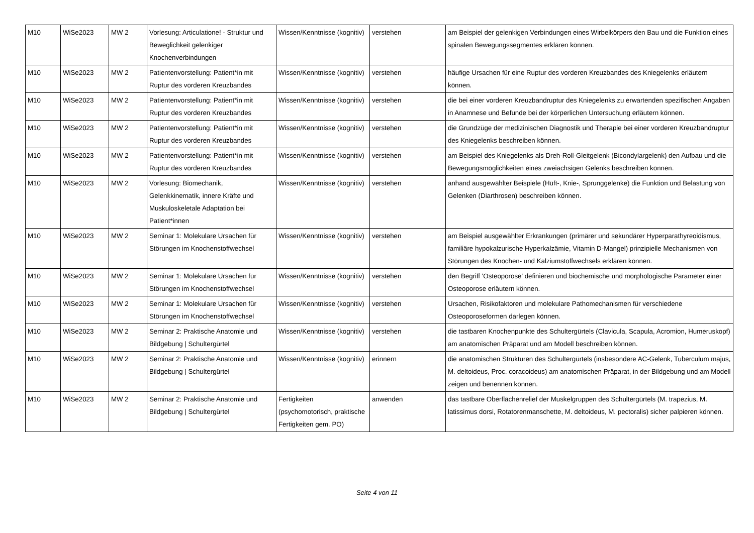| M10 | WiSe2023 | MW 2 | Vorlesung: Articulatione! - Struktur und Beweglichkeit gelenkiger Knochenverbindungen | Wissen/Kenntnisse (kognitiv) | verstehen | am Beispiel der gelenkigen Verbindungen eines Wirbelkörpers den Bau und die Funktion eines spinalen Bewegungssegmentes erklären können. |
| M10 | WiSe2023 | MW 2 | Patientenvorstellung: Patient*in mit Ruptur des vorderen Kreuzbandes | Wissen/Kenntnisse (kognitiv) | verstehen | häufige Ursachen für eine Ruptur des vorderen Kreuzbandes des Kniegelenks erläutern können. |
| M10 | WiSe2023 | MW 2 | Patientenvorstellung: Patient*in mit Ruptur des vorderen Kreuzbandes | Wissen/Kenntnisse (kognitiv) | verstehen | die bei einer vorderen Kreuzbandruptur des Kniegelenks zu erwartenden spezifischen Angaben in Anamnese und Befunde bei der körperlichen Untersuchung erläutern können. |
| M10 | WiSe2023 | MW 2 | Patientenvorstellung: Patient*in mit Ruptur des vorderen Kreuzbandes | Wissen/Kenntnisse (kognitiv) | verstehen | die Grundzüge der medizinischen Diagnostik und Therapie bei einer vorderen Kreuzbandruptur des Kniegelenks beschreiben können. |
| M10 | WiSe2023 | MW 2 | Patientenvorstellung: Patient*in mit Ruptur des vorderen Kreuzbandes | Wissen/Kenntnisse (kognitiv) | verstehen | am Beispiel des Kniegelenks als Dreh-Roll-Gleitgelenk (Bicondylargelenk) den Aufbau und die Bewegungsmöglichkeiten eines zweiachsigen Gelenks beschreiben können. |
| M10 | WiSe2023 | MW 2 | Vorlesung: Biomechanik, Gelenkkinematik, innere Kräfte und Muskuloskeletale Adaptation bei Patient*innen | Wissen/Kenntnisse (kognitiv) | verstehen | anhand ausgewählter Beispiele (Hüft-, Knie-, Sprunggelenke) die Funktion und Belastung von Gelenken (Diarthrosen) beschreiben können. |
| M10 | WiSe2023 | MW 2 | Seminar 1: Molekulare Ursachen für Störungen im Knochenstoffwechsel | Wissen/Kenntnisse (kognitiv) | verstehen | am Beispiel ausgewählter Erkrankungen (primärer und sekundärer Hyperparathyreoidismus, familiäre hypokalzurische Hyperkalzämie, Vitamin D-Mangel) prinzipielle Mechanismen von Störungen des Knochen- und Kalziumstoffwechsels erklären können. |
| M10 | WiSe2023 | MW 2 | Seminar 1: Molekulare Ursachen für Störungen im Knochenstoffwechsel | Wissen/Kenntnisse (kognitiv) | verstehen | den Begriff 'Osteoporose' definieren und biochemische und morphologische Parameter einer Osteoporose erläutern können. |
| M10 | WiSe2023 | MW 2 | Seminar 1: Molekulare Ursachen für Störungen im Knochenstoffwechsel | Wissen/Kenntnisse (kognitiv) | verstehen | Ursachen, Risikofaktoren und molekulare Pathomechanismen für verschiedene Osteoporoseformen darlegen können. |
| M10 | WiSe2023 | MW 2 | Seminar 2: Praktische Anatomie und Bildgebung / Schultergürtel | Wissen/Kenntnisse (kognitiv) | verstehen | die tastbaren Knochenpunkte des Schultergürtels (Clavicula, Scapula, Acromion, Humeruskopf) am anatomischen Präparat und am Modell beschreiben können. |
| M10 | WiSe2023 | MW 2 | Seminar 2: Praktische Anatomie und Bildgebung / Schultergürtel | Wissen/Kenntnisse (kognitiv) | erinnern | die anatomischen Strukturen des Schultergürtels (insbesondere AC-Gelenk, Tuberculum majus, M. deltoideus, Proc. coracoideus) am anatomischen Präparat, in der Bildgebung und am Modell zeigen und benennen können. |
| M10 | WiSe2023 | MW 2 | Seminar 2: Praktische Anatomie und Bildgebung / Schultergürtel | Fertigkeiten (psychomotorisch, praktische Fertigkeiten gem. PO) | anwenden | das tastbare Oberflächenrelief der Muskelgruppen des Schultergürtels (M. trapezius, M. latissimus dorsi, Rotatorenmanschette, M. deltoideus, M. pectoralis) sicher palpieren können. |
Seite 4 von 11